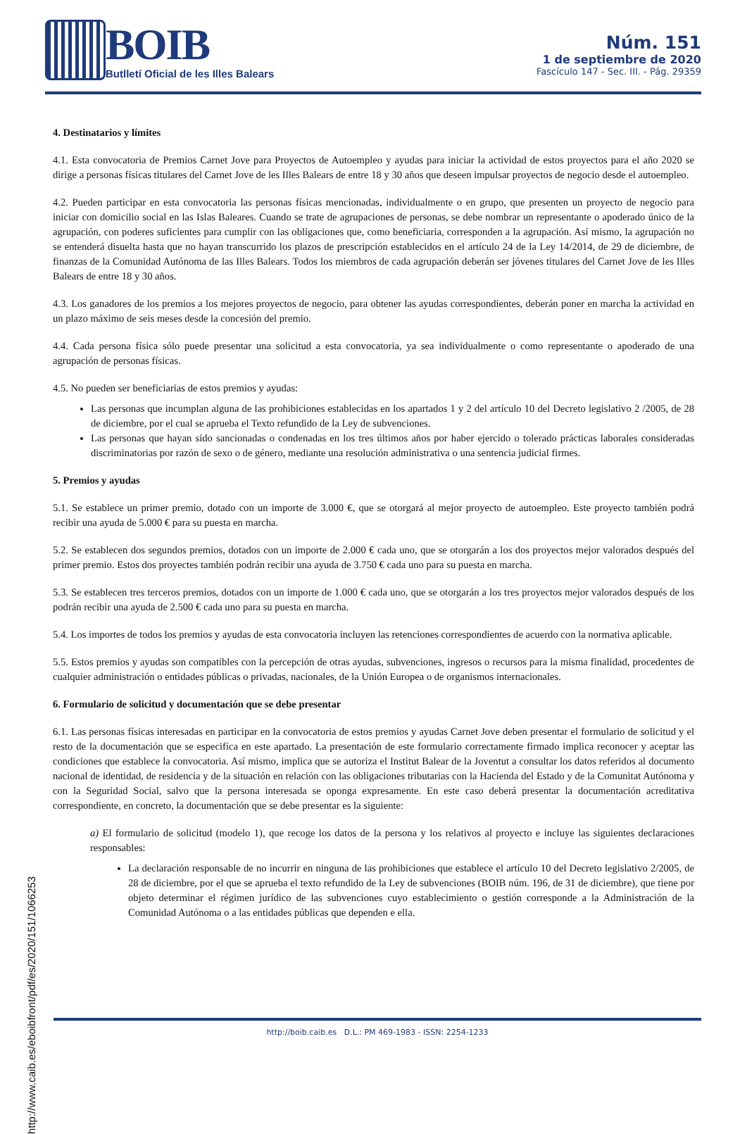BOIB
Butlletí Oficial de les Illes Balears
Núm. 151
1 de septiembre de 2020
Fascículo 147 - Sec. III. - Pág. 29359
4. Destinatarios y límites
4.1. Esta convocatoria de Premios Carnet Jove para Proyectos de Autoempleo y ayudas para iniciar la actividad de estos proyectos para el año 2020 se dirige a personas físicas titulares del Carnet Jove de les Illes Balears de entre 18 y 30 años que deseen impulsar proyectos de negocio desde el autoempleo.
4.2. Pueden participar en esta convocatoria las personas físicas mencionadas, individualmente o en grupo, que presenten un proyecto de negocio para iniciar con domicilio social en las Islas Baleares. Cuando se trate de agrupaciones de personas, se debe nombrar un representante o apoderado único de la agrupación, con poderes suficientes para cumplir con las obligaciones que, como beneficiaria, corresponden a la agrupación. Así mismo, la agrupación no se entenderá disuelta hasta que no hayan transcurrido los plazos de prescripción establecidos en el artículo 24 de la Ley 14/2014, de 29 de diciembre, de finanzas de la Comunidad Autónoma de las Illes Balears. Todos los miembros de cada agrupación deberán ser jóvenes titulares del Carnet Jove de les Illes Balears de entre 18 y 30 años.
4.3. Los ganadores de los premios a los mejores proyectos de negocio, para obtener las ayudas correspondientes, deberán poner en marcha la actividad en un plazo máximo de seis meses desde la concesión del premio.
4.4. Cada persona física sólo puede presentar una solicitud a esta convocatoria, ya sea individualmente o como representante o apoderado de una agrupación de personas físicas.
4.5. No pueden ser beneficiarias de estos premios y ayudas:
Las personas que incumplan alguna de las prohibiciones establecidas en los apartados 1 y 2 del artículo 10 del Decreto legislativo 2 /2005, de 28 de diciembre, por el cual se aprueba el Texto refundido de la Ley de subvenciones.
Las personas que hayan sido sancionadas o condenadas en los tres últimos años por haber ejercido o tolerado prácticas laborales consideradas discriminatorias por razón de sexo o de género, mediante una resolución administrativa o una sentencia judicial firmes.
5. Premios y ayudas
5.1. Se establece un primer premio, dotado con un importe de 3.000 €, que se otorgará al mejor proyecto de autoempleo. Este proyecto también podrá recibir una ayuda de 5.000 € para su puesta en marcha.
5.2. Se establecen dos segundos premios, dotados con un importe de 2.000 € cada uno, que se otorgarán a los dos proyectos mejor valorados después del primer premio. Estos dos proyectes también podrán recibir una ayuda de 3.750 € cada uno para su puesta en marcha.
5.3. Se establecen tres terceros premios, dotados con un importe de 1.000 € cada uno, que se otorgarán a los tres proyectos mejor valorados después de los podrán recibir una ayuda de 2.500 € cada uno para su puesta en marcha.
5.4. Los importes de todos los premios y ayudas de esta convocatoria incluyen las retenciones correspondientes de acuerdo con la normativa aplicable.
5.5. Estos premios y ayudas son compatibles con la percepción de otras ayudas, subvenciones, ingresos o recursos para la misma finalidad, procedentes de cualquier administración o entidades públicas o privadas, nacionales, de la Unión Europea o de organismos internacionales.
6. Formulario de solicitud y documentación que se debe presentar
6.1. Las personas físicas interesadas en participar en la convocatoria de estos premios y ayudas Carnet Jove deben presentar el formulario de solicitud y el resto de la documentación que se especifica en este apartado. La presentación de este formulario correctamente firmado implica reconocer y aceptar las condiciones que establece la convocatoria. Así mismo, implica que se autoriza el Institut Balear de la Joventut a consultar los datos referidos al documento nacional de identidad, de residencia y de la situación en relación con las obligaciones tributarias con la Hacienda del Estado y de la Comunitat Autónoma y con la Seguridad Social, salvo que la persona interesada se oponga expresamente. En este caso deberá presentar la documentación acreditativa correspondiente, en concreto, la documentación que se debe presentar es la siguiente:
a) El formulario de solicitud (modelo 1), que recoge los datos de la persona y los relativos al proyecto e incluye las siguientes declaraciones responsables:
La declaración responsable de no incurrir en ninguna de las prohibiciones que establece el artículo 10 del Decreto legislativo 2/2005, de 28 de diciembre, por el que se aprueba el texto refundido de la Ley de subvenciones (BOIB núm. 196, de 31 de diciembre), que tiene por objeto determinar el régimen jurídico de las subvenciones cuyo establecimiento o gestión corresponde a la Administración de la Comunidad Autónoma o a las entidades públicas que dependen e ella.
http://www.caib.es/eboibfront/pdf/es/2020/151/1066253
http://boib.caib.es D.L.: PM 469-1983 - ISSN: 2254-1233